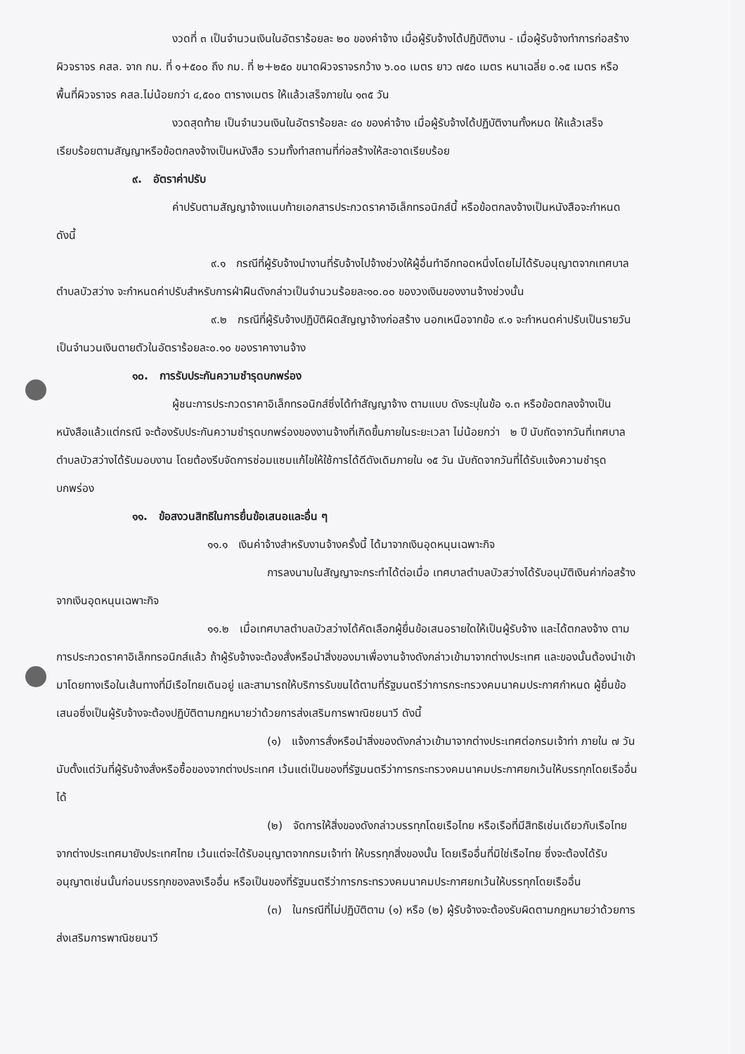งวดที่ ๓ เป็นจำนวนเงินในอัตราร้อยละ ๒๐ ของค่าจ้าง เมื่อผู้รับจ้างได้ปฏิบัติงาน - เมื่อผู้รับจ้างทำการก่อสร้างผิวจราจร คสล. จาก กม. ที่ ๑+๕๐๐ ถึง กม. ที่ ๒+๒๕๐ ขนาดผิวจราจรกว้าง ๖.๐๐ เมตร ยาว ๗๕๐ เมตร หนาเฉลี่ย ๐.๑๕ เมตร หรือพื้นที่ผิวจราจร คสล.ไม่น้อยกว่า ๔,๕๐๐ ตารางเมตร ให้แล้วเสร็จภายใน ๑๓๕ วัน
งวดสุดท้าย เป็นจำนวนเงินในอัตราร้อยละ ๔๐ ของค่าจ้าง เมื่อผู้รับจ้างได้ปฏิบัติงานทั้งหมด ให้แล้วเสร็จเรียบร้อยตามสัญญาหรือข้อตกลงจ้างเป็นหนังสือ รวมทั้งทำสถานที่ก่อสร้างให้สะอาดเรียบร้อย
๙. อัตราค่าปรับ
ค่าปรับตามสัญญาจ้างแนบท้ายเอกสารประกวดราคาอิเล็กทรอนิกส์นี้ หรือข้อตกลงจ้างเป็นหนังสือจะกำหนด ดังนี้
๙.๑ กรณีที่ผู้รับจ้างนำงานที่รับจ้างไปจ้างช่วงให้ผู้อื่นทำอีกทอดหนึ่งโดยไม่ได้รับอนุญาตจากเทศบาลตำบลบัวสว่าง จะกำหนดค่าปรับสำหรับการฝ่าฝืนดังกล่าวเป็นจำนวนร้อยละ๑๐.๐๐ ของวงเงินของงานจ้างช่วงนั้น
๙.๒ กรณีที่ผู้รับจ้างปฏิบัติผิดสัญญาจ้างก่อสร้าง นอกเหนือจากข้อ ๙.๑ จะกำหนดค่าปรับเป็นรายวันเป็นจำนวนเงินตายตัวในอัตราร้อยละ๐.๑๐ ของราคางานจ้าง
๑๐. การรับประกันความชำรุดบกพร่อง
ผู้ชนะการประกวดราคาอิเล็กทรอนิกส์ซึ่งได้ทำสัญญาจ้าง ตามแบบ ดังระบุในข้อ ๑.๓ หรือข้อตกลงจ้างเป็นหนังสือแล้วแต่กรณี จะต้องรับประกันความชำรุดบกพร่องของงานจ้างที่เกิดขึ้นภายในระยะเวลา ไม่น้อยกว่า ๒ ปี นับถัดจากวันที่เทศบาลตำบลบัวสว่างได้รับมอบงาน โดยต้องรีบจัดการซ่อมแซมแก้ไขให้ใช้การได้ดีดังเดิมภายใน ๑๕ วัน นับถัดจากวันที่ได้รับแจ้งความชำรุดบกพร่อง
๑๑. ข้อสงวนสิทธิในการยื่นข้อเสนอและอื่น ๆ
๑๑.๑ เงินค่าจ้างสำหรับงานจ้างครั้งนี้ ได้มาจากเงินอุดหนุนเฉพาะกิจ
การลงนามในสัญญาจะกระทำได้ต่อเมื่อ เทศบาลตำบลบัวสว่างได้รับอนุมัติเงินค่าก่อสร้างจากเงินอุดหนุนเฉพาะกิจ
๑๑.๒ เมื่อเทศบาลตำบลบัวสว่างได้คัดเลือกผู้ยื่นข้อเสนอรายใดให้เป็นผู้รับจ้าง และได้ตกลงจ้าง ตามการประกวดราคาอิเล็กทรอนิกส์แล้ว ถ้าผู้รับจ้างจะต้องสั่งหรือนำสิ่งของมาเพื่องานจ้างดังกล่าวเข้ามาจากต่างประเทศ และของนั้นต้องนำเข้ามาโดยทางเรือในเส้นทางที่มีเรือไทยเดินอยู่ และสามารถให้บริการรับขนได้ตามที่รัฐมนตรีว่าการกระทรวงคมนาคมประกาศกำหนด ผู้ยื่นข้อเสนอซึ่งเป็นผู้รับจ้างจะต้องปฏิบัติตามกฎหมายว่าด้วยการส่งเสริมการพาณิชยนาวี ดังนี้
(๑) แจ้งการสั่งหรือนำสิ่งของดังกล่าวเข้ามาจากต่างประเทศต่อกรมเจ้าท่า ภายใน ๗ วัน นับตั้งแต่วันที่ผู้รับจ้างสั่งหรือซื้อของจากต่างประเทศ เว้นแต่เป็นของที่รัฐมนตรีว่าการกระทรวงคมนาคมประกาศยกเว้นให้บรรทุกโดยเรืออื่นได้
(๒) จัดการให้สิ่งของดังกล่าวบรรทุกโดยเรือไทย หรือเรือที่มีสิทธิเช่นเดียวกับเรือไทยจากต่างประเทศมายังประเทศไทย เว้นแต่จะได้รับอนุญาตจากกรมเจ้าท่า ให้บรรทุกสิ่งของนั้น โดยเรืออื่นที่มิใช่เรือไทย ซึ่งจะต้องได้รับอนุญาตเช่นนั้นก่อนบรรทุกของลงเรืออื่น หรือเป็นของที่รัฐมนตรีว่าการกระทรวงคมนาคมประกาศยกเว้นให้บรรทุกโดยเรืออื่น
(๓) ในกรณีที่ไม่ปฏิบัติตาม (๑) หรือ (๒) ผู้รับจ้างจะต้องรับผิดตามกฎหมายว่าด้วยการส่งเสริมการพาณิชยนาวี